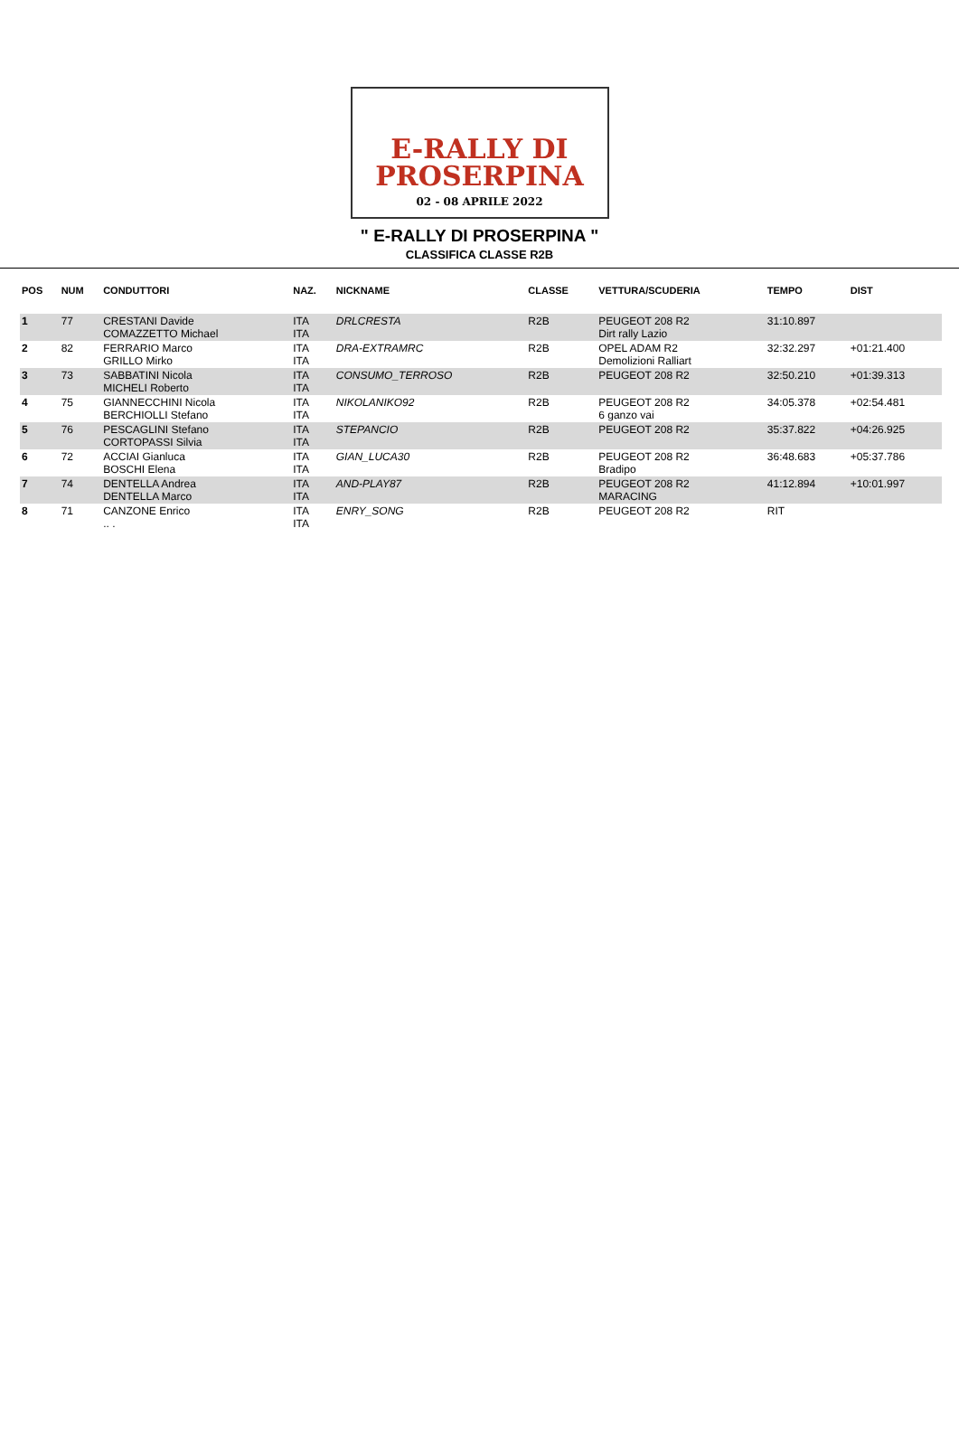E-RALLY DI
PROSERPINA
02 - 08 APRILE 2022
" E-RALLY DI PROSERPINA "
CLASSIFICA CLASSE R2B
| POS | NUM | CONDUTTORI | NAZ. | NICKNAME | CLASSE | VETTURA/SCUDERIA | TEMPO | DIST |
| --- | --- | --- | --- | --- | --- | --- | --- | --- |
| 1 | 77 | CRESTANI Davide COMAZZETTO Michael | ITA ITA | DRLCRESTA | R2B | PEUGEOT 208 R2 Dirt rally Lazio | 31:10.897 | |
| 2 | 82 | FERRARIO Marco GRILLO Mirko | ITA ITA | DRA-EXTRAMRC | R2B | OPEL ADAM R2 Demolizioni Ralliart | 32:32.297 | +01:21.400 |
| 3 | 73 | SABBATINI Nicola MICHELI Roberto | ITA ITA | CONSUMO_TERROSO | R2B | PEUGEOT 208 R2 | 32:50.210 | +01:39.313 |
| 4 | 75 | GIANNECCHINI Nicola BERCHIOLLI Stefano | ITA ITA | NIKOLANIKO92 | R2B | PEUGEOT 208 R2 6 ganzo vai | 34:05.378 | +02:54.481 |
| 5 | 76 | PESCAGLINI Stefano CORTOPASSI Silvia | ITA ITA | STEPANCIO | R2B | PEUGEOT 208 R2 | 35:37.822 | +04:26.925 |
| 6 | 72 | ACCIAI Gianluca BOSCHI Elena | ITA ITA | GIAN_LUCA30 | R2B | PEUGEOT 208 R2 Bradipo | 36:48.683 | +05:37.786 |
| 7 | 74 | DENTELLA Andrea DENTELLA Marco | ITA ITA | AND-PLAY87 | R2B | PEUGEOT 208 R2 MARACING | 41:12.894 | +10:01.997 |
| 8 | 71 | CANZONE Enrico .. . | ITA ITA | ENRY_SONG | R2B | PEUGEOT 208 R2 | RIT | |